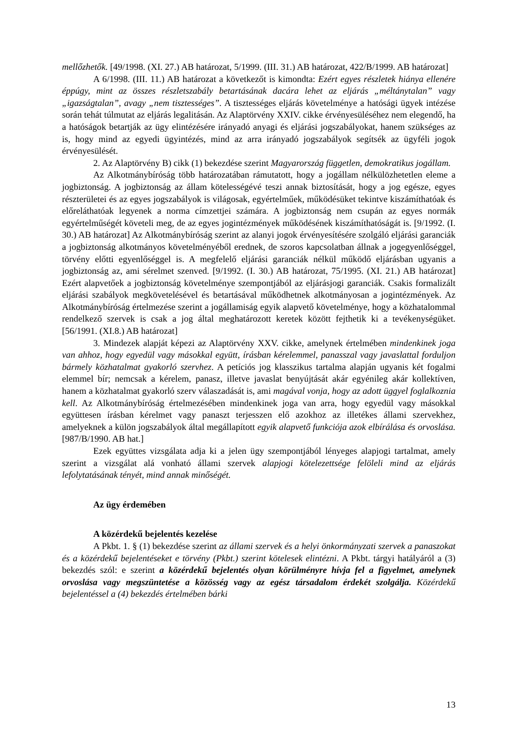mellőzhetők. [49/1998. (XI. 27.) AB határozat, 5/1999. (III. 31.) AB határozat, 422/B/1999. AB határozat]
A 6/1998. (III. 11.) AB határozat a következőt is kimondta: Ezért egyes részletek hiánya ellenére éppúgy, mint az összes részletszabály betartásának dacára lehet az eljárás „méltánytalan” vagy „igazságtalan”, avagy „nem tisztességes”. A tisztességes eljárás követelménye a hatósági ügyek intézése során tehát túlmutat az eljárás legalitásán. Az Alaptörvény XXIV. cikke érvényesüléséhez nem elegendő, ha a hatóságok betartják az ügy elintézésére irányadó anyagi és eljárási jogszabályokat, hanem szükséges az is, hogy mind az egyedi ügyintézés, mind az arra irányadó jogszabályok segítsék az ügyféli jogok érvényesülését.
2. Az Alaptörvény B) cikk (1) bekezdése szerint Magyarország független, demokratikus jogállam.
Az Alkotmánybíróság több határozatában rámutatott, hogy a jogállam nélkülözhetetlen eleme a jogbiztonság. A jogbiztonság az állam kötelességévé teszi annak biztosítását, hogy a jog egésze, egyes részterületei és az egyes jogszabályok is világosak, egyértelműek, működésüket tekintve kiszámíthatóak és előreláthatóak legyenek a norma címzettjei számára. A jogbiztonság nem csupán az egyes normák egyértelműségét követeli meg, de az egyes jogintézmények működésének kiszámíthatóságát is. [9/1992. (I. 30.) AB határozat] Az Alkotmánybíróság szerint az alanyi jogok érvényesítésére szolgáló eljárási garanciák a jogbiztonság alkotmányos követelményéből erednek, de szoros kapcsolatban állnak a jogegyenlőséggel, törvény előtti egyenlőséggel is. A megfelelő eljárási garanciák nélkül működő eljárásban ugyanis a jogbiztonság az, ami sérelmet szenved. [9/1992. (I. 30.) AB határozat, 75/1995. (XI. 21.) AB határozat] Ezért alapvetőek a jogbiztonság követelménye szempontjából az eljárásjogi garanciák. Csakis formalizált eljárási szabályok megkövetelésével és betartásával működhetnek alkotmányosan a jogintézmények. Az Alkotmánybíróság értelmezése szerint a jogállamiság egyik alapvető követelménye, hogy a közhatalommal rendelkező szervek is csak a jog által meghatározott keretek között fejthetik ki a tevékenységüket. [56/1991. (XI.8.) AB határozat]
3. Mindezek alapját képezi az Alaptörvény XXV. cikke, amelynek értelmében mindenkinek joga van ahhoz, hogy egyedül vagy másokkal együtt, írásban kérelemmel, panasszal vagy javaslattal forduljon bármely közhatalmat gyakorló szervhez. A petíciós jog klasszikus tartalma alapján ugyanis két fogalmi elemmel bír; nemcsak a kérelem, panasz, illetve javaslat benyújtását akár egyénileg akár kollektíven, hanem a közhatalmat gyakorló szerv válaszadását is, ami magával vonja, hogy az adott üggyel foglalkoznia kell. Az Alkotmánybíróság értelmezésében mindenkinek joga van arra, hogy egyedül vagy másokkal együttesen írásban kérelmet vagy panaszt terjesszen elő azokhoz az illetékes állami szervekhez, amelyeknek a külön jogszabályok által megállapított egyik alapvető funkciója azok elbírálása és orvoslása. [987/B/1990. AB hat.]
Ezek együttes vizsgálata adja ki a jelen ügy szempontjából lényeges alapjogi tartalmat, amely szerint a vizsgálat alá vonható állami szervek alapjogi kötelezettsége felöleli mind az eljárás lefolytatásának tényét, mind annak minőségét.
Az ügy érdemében
A közérdekű bejelentés kezelése
A Pkbt. 1. § (1) bekezdése szerint az állami szervek és a helyi önkormányzati szervek a panaszokat és a közérdekű bejelentéseket e törvény (Pkbt.) szerint kötelesek elintézni. A Pkbt. tárgyi hatályáról a (3) bekezdés szól: e szerint a közérdekű bejelentés olyan körülményre hívja fel a figyelmet, amelynek orvoslása vagy megszüntetése a közösség vagy az egész társadalom érdekét szolgálja. Közérdekű bejelentéssel a (4) bekezdés értelmében bárki
13